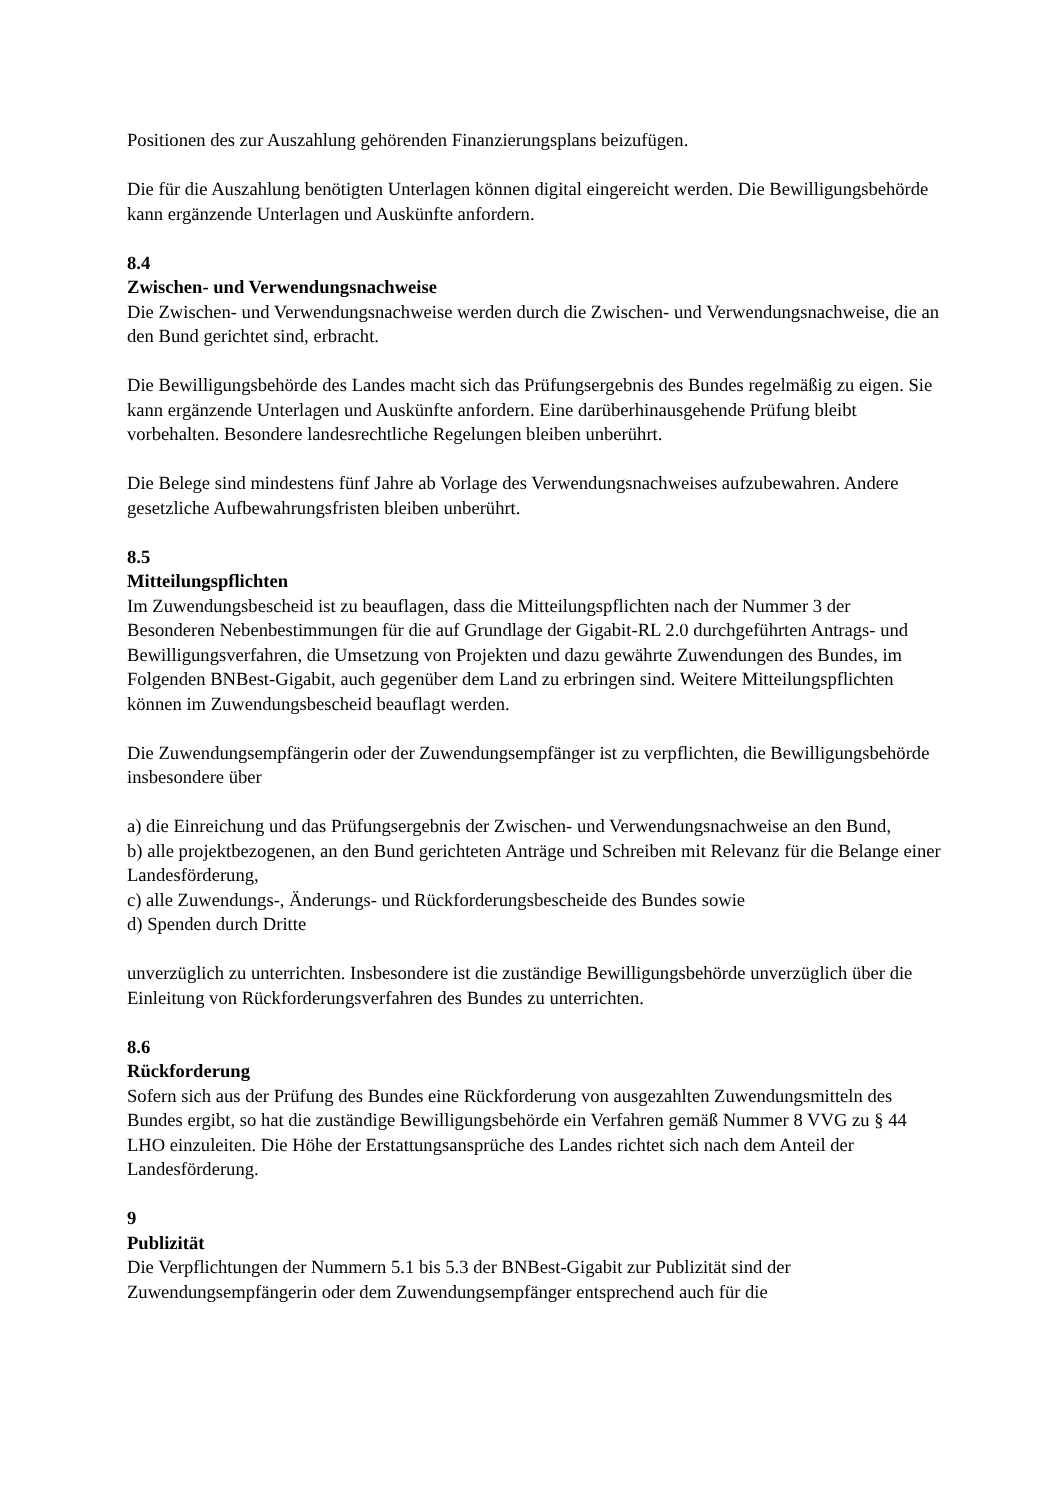Positionen des zur Auszahlung gehörenden Finanzierungsplans beizufügen.
Die für die Auszahlung benötigten Unterlagen können digital eingereicht werden. Die Bewilligungsbehörde kann ergänzende Unterlagen und Auskünfte anfordern.
8.4
Zwischen- und Verwendungsnachweise
Die Zwischen- und Verwendungsnachweise werden durch die Zwischen- und Verwendungsnachweise, die an den Bund gerichtet sind, erbracht.
Die Bewilligungsbehörde des Landes macht sich das Prüfungsergebnis des Bundes regelmäßig zu eigen. Sie kann ergänzende Unterlagen und Auskünfte anfordern. Eine darüberhinausgehende Prüfung bleibt vorbehalten. Besondere landesrechtliche Regelungen bleiben unberührt.
Die Belege sind mindestens fünf Jahre ab Vorlage des Verwendungsnachweises aufzubewahren. Andere gesetzliche Aufbewahrungsfristen bleiben unberührt.
8.5
Mitteilungspflichten
Im Zuwendungsbescheid ist zu beauflagen, dass die Mitteilungspflichten nach der Nummer 3 der Besonderen Nebenbestimmungen für die auf Grundlage der Gigabit-RL 2.0 durchgeführten Antrags- und Bewilligungsverfahren, die Umsetzung von Projekten und dazu gewährte Zuwendungen des Bundes, im Folgenden BNBest-Gigabit, auch gegenüber dem Land zu erbringen sind. Weitere Mitteilungspflichten können im Zuwendungsbescheid beauflagt werden.
Die Zuwendungsempfängerin oder der Zuwendungsempfänger ist zu verpflichten, die Bewilligungsbehörde insbesondere über
a) die Einreichung und das Prüfungsergebnis der Zwischen- und Verwendungsnachweise an den Bund,
b) alle projektbezogenen, an den Bund gerichteten Anträge und Schreiben mit Relevanz für die Belange einer Landesförderung,
c) alle Zuwendungs-, Änderungs- und Rückforderungsbescheide des Bundes sowie
d) Spenden durch Dritte
unverzüglich zu unterrichten. Insbesondere ist die zuständige Bewilligungsbehörde unverzüglich über die Einleitung von Rückforderungsverfahren des Bundes zu unterrichten.
8.6
Rückforderung
Sofern sich aus der Prüfung des Bundes eine Rückforderung von ausgezahlten Zuwendungsmitteln des Bundes ergibt, so hat die zuständige Bewilligungsbehörde ein Verfahren gemäß Nummer 8 VVG zu § 44 LHO einzuleiten. Die Höhe der Erstattungsansprüche des Landes richtet sich nach dem Anteil der Landesförderung.
9
Publizität
Die Verpflichtungen der Nummern 5.1 bis 5.3 der BNBest-Gigabit zur Publizität sind der Zuwendungsempfängerin oder dem Zuwendungsempfänger entsprechend auch für die